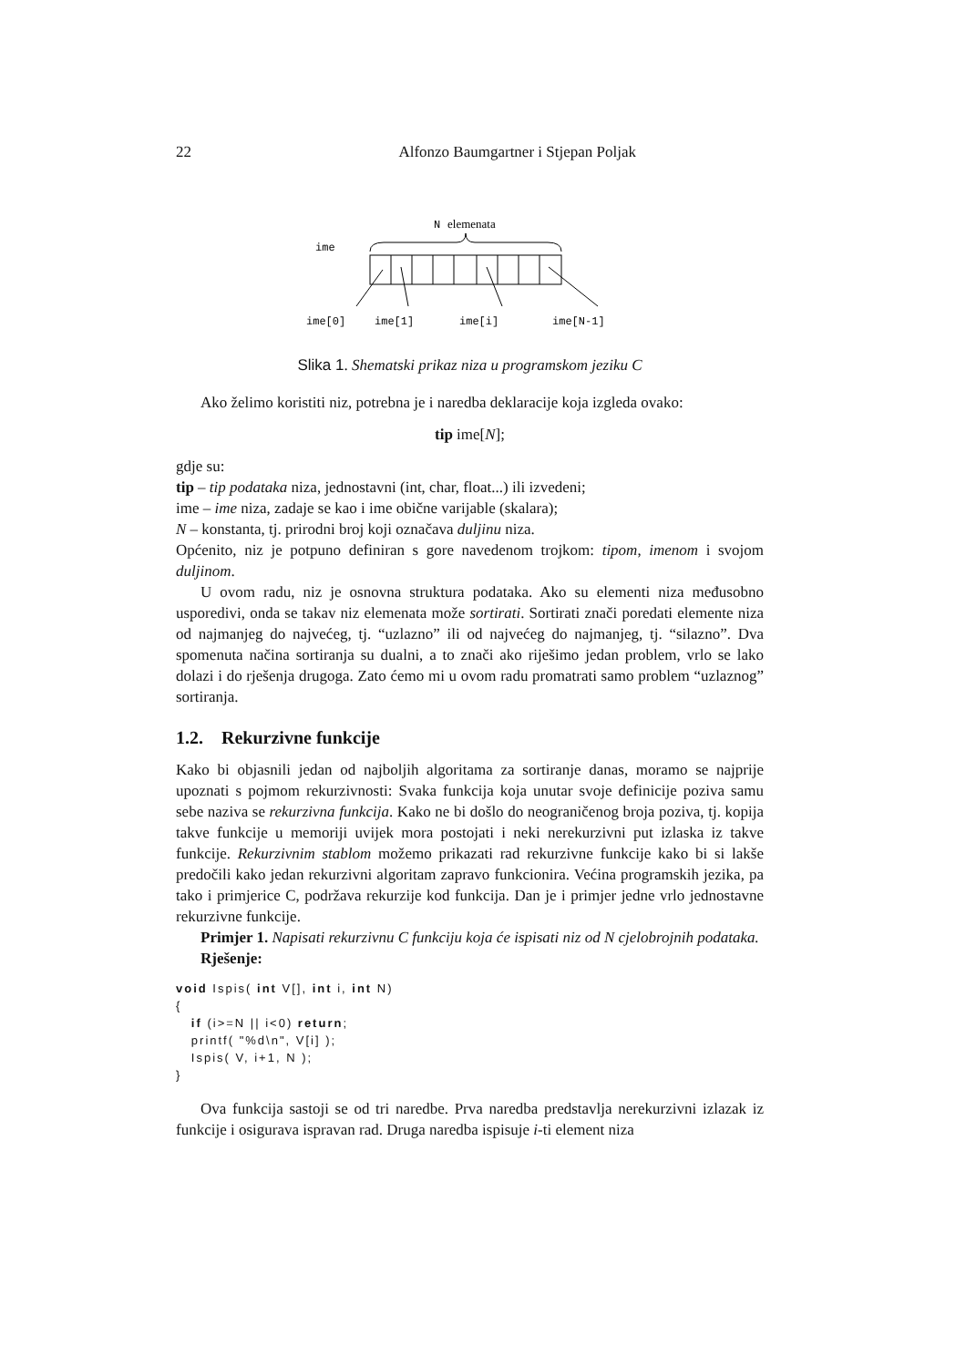22 Alfonzo Baumgartner i Stjepan Poljak
N
elemenata
ime
ime[0]
ime[1]
ime[i]
ime[N-1]
Slika 1. Shematski prikaz niza u programskom jeziku C
Ako želimo koristiti niz, potrebna je i naredba deklaracije koja izgleda ovako:
tip ime[N];
gdje su:
tip – tip podataka niza, jednostavni (int, char, float...) ili izvedeni;
ime – ime niza, zadaje se kao i ime obične varijable (skalara);
N – konstanta, tj. prirodni broj koji označava duljinu niza.
Općenito, niz je potpuno definiran s gore navedenom trojkom: tipom, imenom i svojom duljinom.
U ovom radu, niz je osnovna struktura podataka. Ako su elementi niza međusobno usporedivi, onda se takav niz elemenata može sortirati. Sortirati znači poredati elemente niza od najmanjeg do najvećeg, tj. “uzlazno” ili od najvećeg do najmanjeg, tj. “silazno”. Dva spomenuta načina sortiranja su dualni, a to znači ako riješimo jedan problem, vrlo se lako dolazi i do rješenja drugoga. Zato ćemo mi u ovom radu promatrati samo problem “uzlaznog” sortiranja.
1.2. Rekurzivne funkcije
Kako bi objasnili jedan od najboljih algoritama za sortiranje danas, moramo se najprije upoznati s pojmom rekurzivnosti: Svaka funkcija koja unutar svoje definicije poziva samu sebe naziva se rekurzivna funkcija. Kako ne bi došlo do neograničenog broja poziva, tj. kopija takve funkcije u memoriji uvijek mora postojati i neki nerekurzivni put izlaska iz takve funkcije. Rekurzivnim stablom možemo prikazati rad rekurzivne funkcije kako bi si lakše predočili kako jedan rekurzivni algoritam zapravo funkcionira. Većina programskih jezika, pa tako i primjerice C, podržava rekurzije kod funkcija. Dan je i primjer jedne vrlo jednostavne rekurzivne funkcije.
Primjer 1. Napisati rekurzivnu C funkciju koja će ispisati niz od N cjelobrojnih podataka.
Rješenje:
void Ispis( int V[], int i, int N)
{
   if (i>=N || i<0) return;
   printf( "%d\n", V[i] );
   Ispis( V, i+1, N );
}
Ova funkcija sastoji se od tri naredbe. Prva naredba predstavlja nerekurzivni izlazak iz funkcije i osigurava ispravan rad. Druga naredba ispisuje i-ti element niza